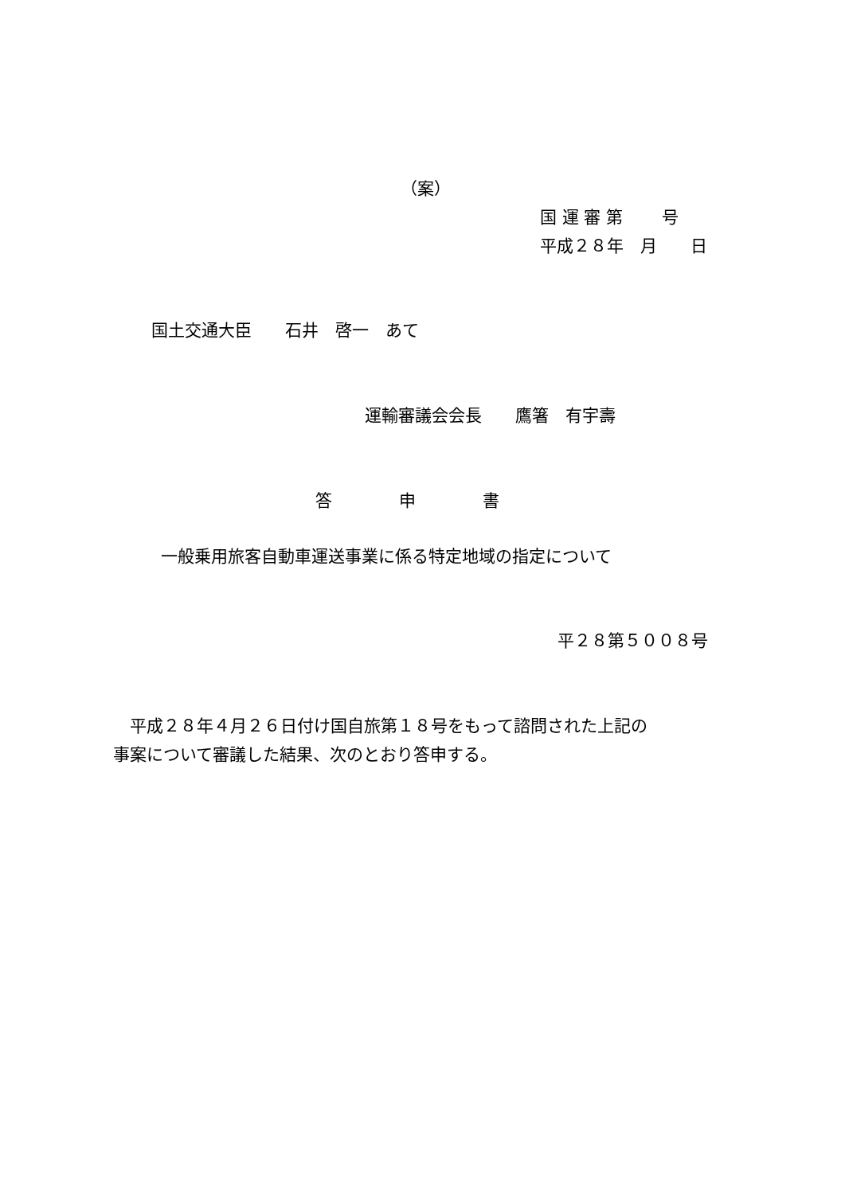（案）
国 運 審 第　　 号
平成２８年　月　　日
国土交通大臣　　石井　啓一　あて
運輸審議会会長　　鷹箸　有宇壽
答　　　　申　　　　書
一般乗用旅客自動車運送事業に係る特定地域の指定について
平２８第５００８号
　平成２８年４月２６日付け国自旅第１８号をもって諮問された上記の
事案について審議した結果、次のとおり答申する。